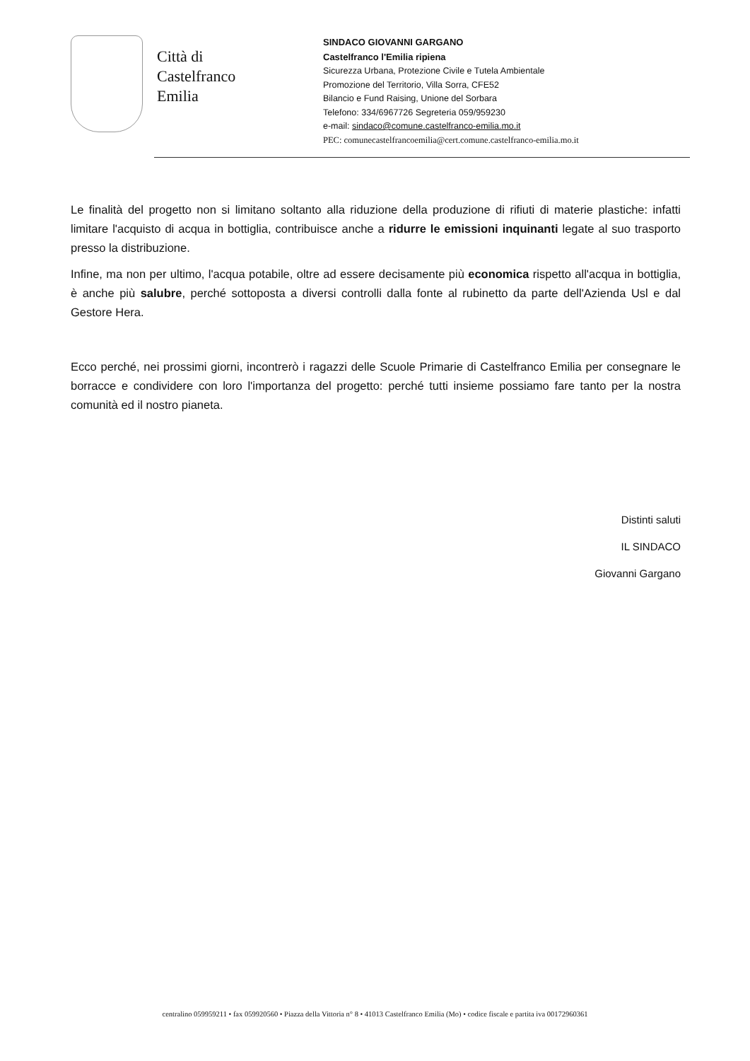Città di
Castelfranco
Emilia
SINDACO GIOVANNI GARGANO
Castelfranco l'Emilia ripiena
Sicurezza Urbana, Protezione Civile e Tutela Ambientale
Promozione del Territorio, Villa Sorra, CFE52
Bilancio e Fund Raising, Unione del Sorbara
Telefono: 334/6967726 Segreteria 059/959230
e-mail: sindaco@comune.castelfranco-emilia.mo.it
PEC: comunecastelfrancoemilia@cert.comune.castelfranco-emilia.mo.it
Le finalità del progetto non si limitano soltanto alla riduzione della produzione di rifiuti di materie plastiche: infatti limitare l'acquisto di acqua in bottiglia, contribuisce anche a ridurre le emissioni inquinanti legate al suo trasporto presso la distribuzione.
Infine, ma non per ultimo, l'acqua potabile, oltre ad essere decisamente più economica rispetto all'acqua in bottiglia, è anche più salubre, perché sottoposta a diversi controlli dalla fonte al rubinetto da parte dell'Azienda Usl e dal Gestore Hera.
Ecco perché, nei prossimi giorni, incontrerò i ragazzi delle Scuole Primarie di Castelfranco Emilia per consegnare le borracce e condividere con loro l'importanza del progetto: perché tutti insieme possiamo fare tanto per la nostra comunità ed il nostro pianeta.
Distinti saluti
IL SINDACO
Giovanni Gargano
centralino 059959211 • fax 059920560 • Piazza della Vittoria n° 8 • 41013 Castelfranco Emilia (Mo) • codice fiscale e partita iva 00172960361